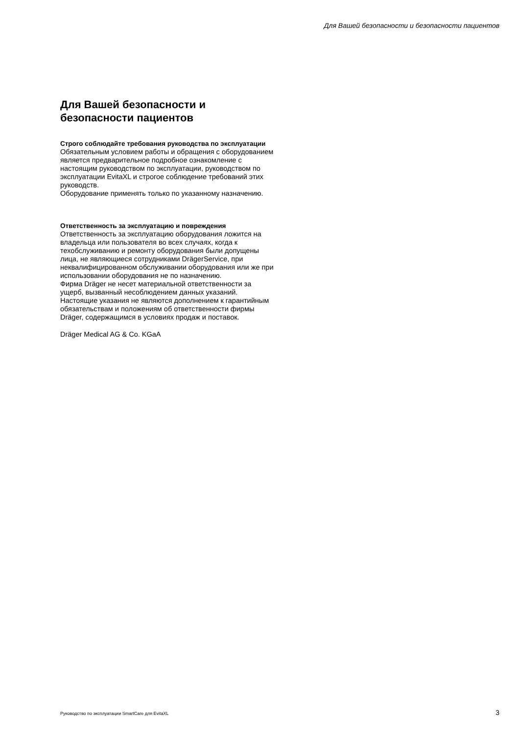Для Вашей безопасности и безопасности пациентов
Для Вашей безопасности и безопасности пациентов
Строго соблюдайте требования руководства по эксплуатации
Обязательным условием работы и обращения с оборудованием является предварительное подробное ознакомление с настоящим руководством по эксплуатации, руководством по эксплуатации EvitaXL и строгое соблюдение требований этих руководств.
Оборудование применять только по указанному назначению.
Ответственность за эксплуатацию и повреждения
Ответственность за эксплуатацию оборудования ложится на владельца или пользователя во всех случаях, когда к техобслуживанию и ремонту оборудования были допущены лица, не являющиеся сотрудниками DrägerService, при неквалифицированном обслуживании оборудования или же при использовании оборудования не по назначению.
Фирма Dräger не несет материальной ответственности за ущерб, вызванный несоблюдением данных указаний. Настоящие указания не являются дополнением к гарантийным обязательствам и положениям об ответственности фирмы Dräger, содержащимся в условиях продаж и поставок.
Dräger Medical AG & Co. KGaA
Руководство по эксплуатации SmartCare для EvitaXL 3